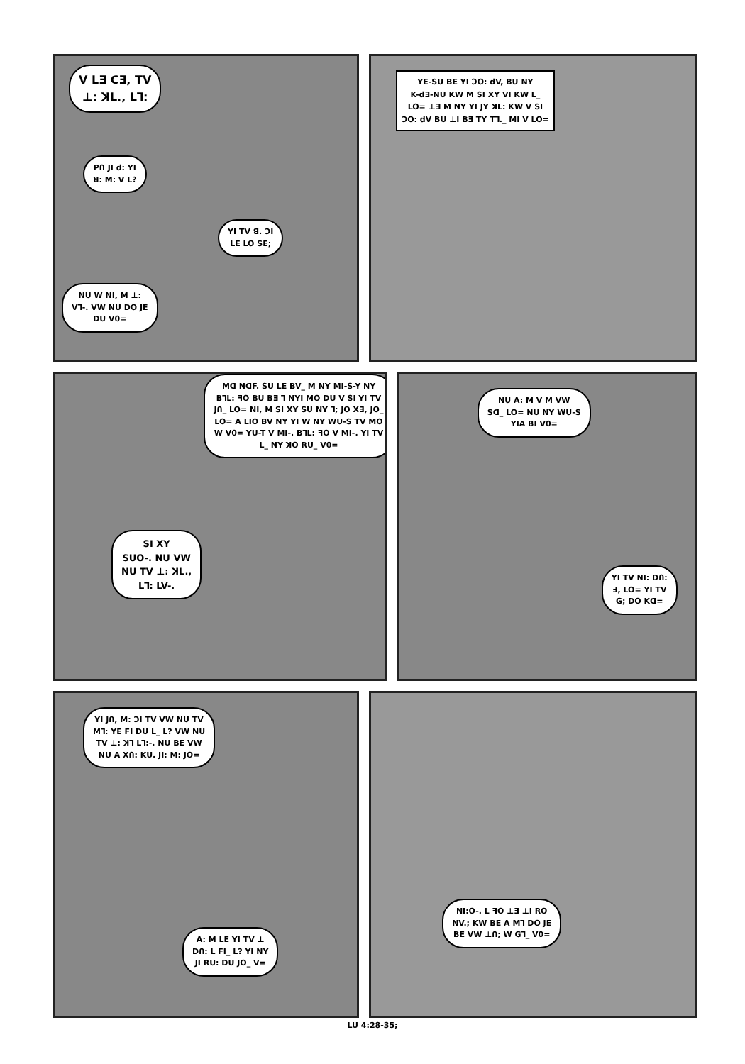V LƎ CƎ, TV
⊥: ꓘL., L⅂:
PՈ JI d: YI
ꓤ: M: V L?
YI TV ꓭ. ƆI
LE LO SE;
NU W NI, M ⊥:
V⅂-. VW NU DO JE
DU V0=
YE-SU BE YI ƆO: dV, BU NY
K-dƎ-NU KW M SI XY VI KW L_
LO= ⊥Ǝ M NY YI JY ꓘL: KW V SI
ƆO: dV BU ⊥I BƎ TY T⅂._ MI V LO=
Mꓷ NꓷF. SU LE BV_ M NY MI-S-Y NY BꓶL: ꟻO BU BƎ ⅂ NYI MO DU V SI YI TV JՈ_ LO= NI, M SI XY SU NY ⅂; JO XƎ, JO_ LO= A LIO BV NY YI W NY WU-S TV MO W V0= YU-T V MI-. BꓶL: ꟻO V MI-. YI TV L_ NY ꓘO RU_ V0=
SI XY
SUO-. NU VW
NU TV ⊥: ꓘL.,
L⅂: LV-.
NU A: M V M VW
Sꓷ_ LO= NU NY WU-S
YIA BI V0=
YI TV NI: DՈ:
Ⅎ, LO= YI TV
G; DO Kꓷ=
YI JՈ, M: ƆI TV VW NU TV
M⅂: YE FI DU L_ L? VW NU
TV ⊥: ꓘ⅂ L⅂:-. NU BE VW
NU A XՈ: KU. JI: M: JO=
A: M LE YI TV ⊥
DՈ: L FI_ L? YI NY
JI RU: DU JO_ V=
NI:O-. L ꟻO ⊥Ǝ ⊥I RO
NV.; KW BE A M⅂ DO JE
BE VW ⊥Ո; W G⅂_ V0=
LU 4:28-35;